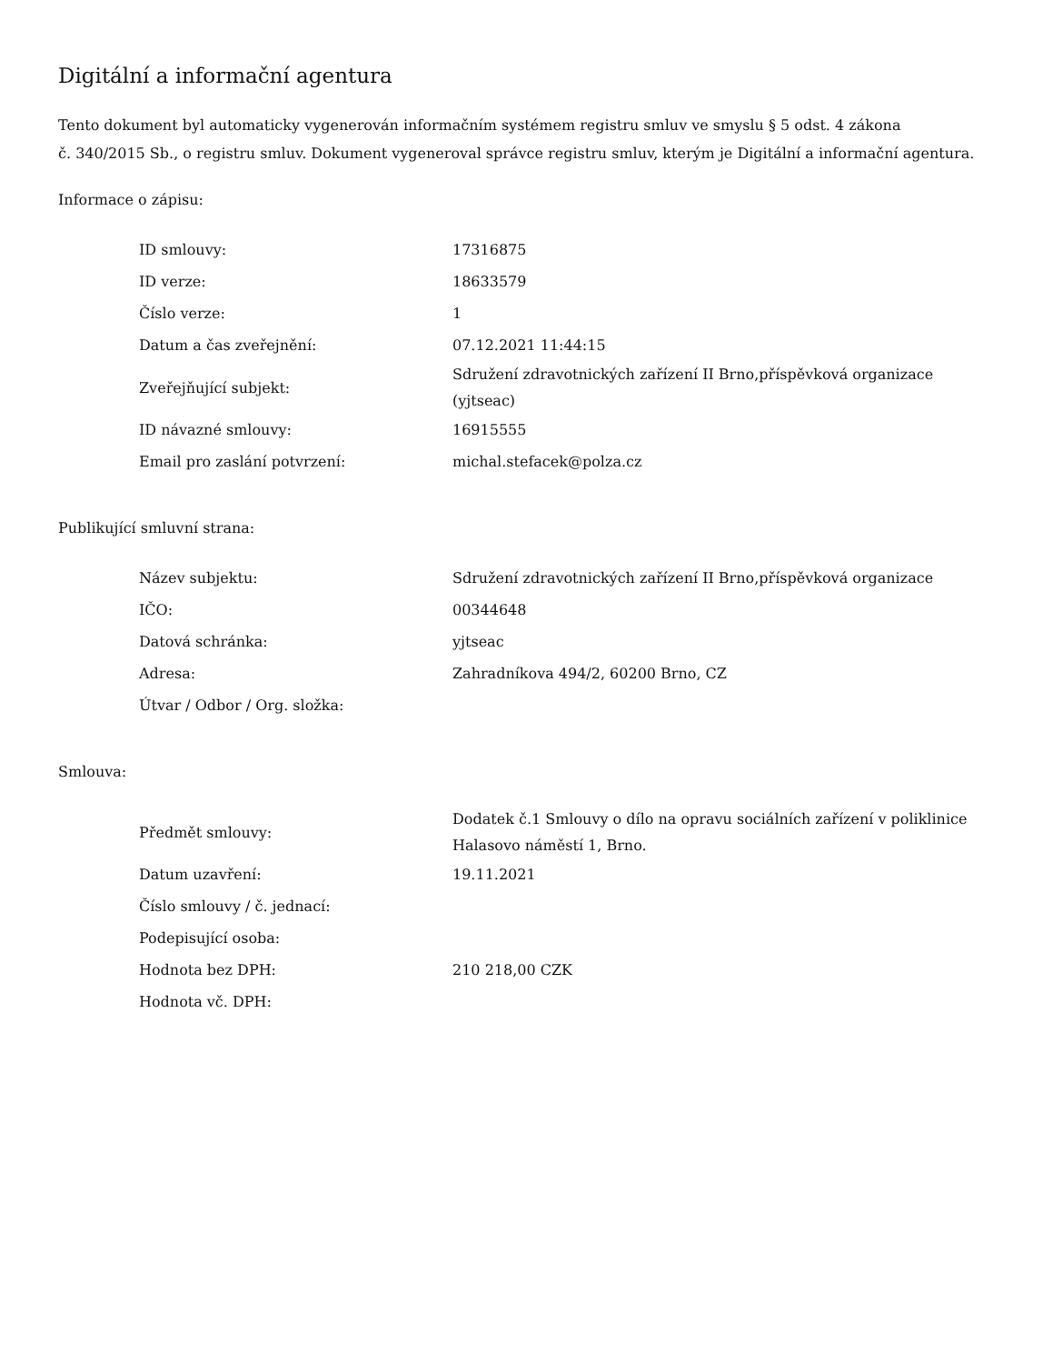Digitální a informační agentura
Tento dokument byl automaticky vygenerován informačním systémem registru smluv ve smyslu § 5 odst. 4 zákona
č. 340/2015 Sb., o registru smluv. Dokument vygeneroval správce registru smluv, kterým je Digitální a informační agentura.
Informace o zápisu:
| ID smlouvy: | 17316875 |
| ID verze: | 18633579 |
| Číslo verze: | 1 |
| Datum a čas zveřejnění: | 07.12.2021 11:44:15 |
| Zveřejňující subjekt: | Sdružení zdravotnických zařízení II Brno,příspěvková organizace (yjtseac) |
| ID návazné smlouvy: | 16915555 |
| Email pro zaslání potvrzení: | michal.stefacek@polza.cz |
Publikující smluvní strana:
| Název subjektu: | Sdružení zdravotnických zařízení II Brno,příspěvková organizace |
| IČO: | 00344648 |
| Datová schránka: | yjtseac |
| Adresa: | Zahradníkova 494/2, 60200 Brno, CZ |
| Útvar / Odbor / Org. složka: | |
Smlouva:
| Předmět smlouvy: | Dodatek č.1 Smlouvy o dílo na opravu sociálních zařízení v poliklinice Halasovo náměstí 1, Brno. |
| Datum uzavření: | 19.11.2021 |
| Číslo smlouvy / č. jednací: | |
| Podepisující osoba: | |
| Hodnota bez DPH: | 210 218,00 CZK |
| Hodnota vč. DPH: | |